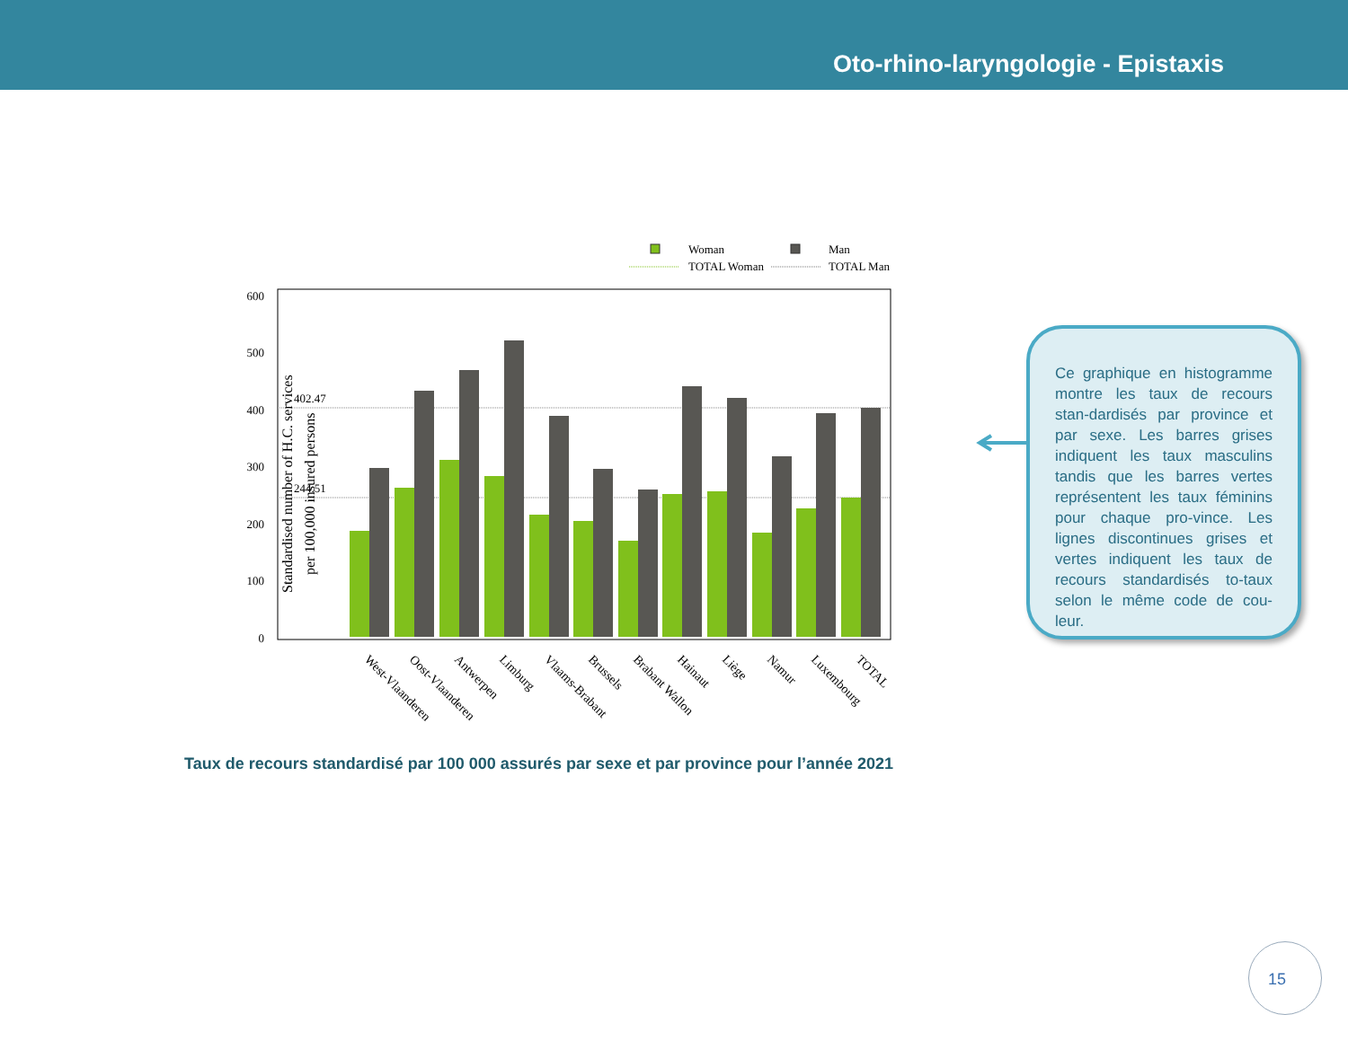Oto-rhino-laryngologie - Epistaxis
Woman
Man
TOTAL Woman
TOTAL Man
600
500
400
300
200
100
0
402.47
244.51
Standardised number of H.C. services
per 100,000 insured persons
West-Vlaanderen
Oost-Vlaanderen
Antwerpen
Limburg
Vlaams-Brabant
Brussels
Brabant Wallon
Hainaut
Liège
Namur
Luxembourg
TOTAL
Ce graphique en histogramme montre les taux de recours stan-dardisés par province et par sexe. Les barres grises indiquent les taux masculins tandis que les barres vertes représentent les taux féminins pour chaque pro-vince. Les lignes discontinues grises et vertes indiquent les taux de recours standardisés to-taux selon le même code de cou-leur.
Taux de recours standardisé par 100 000 assurés par sexe et par province pour l’année 2021
15